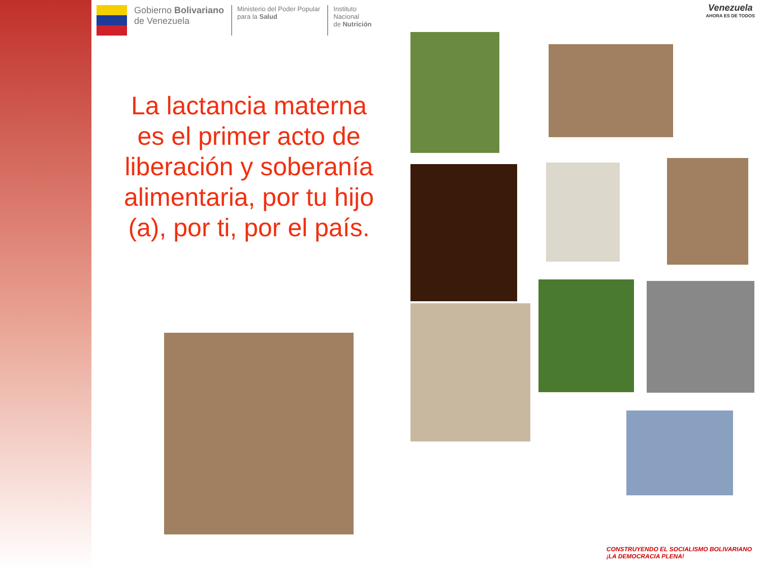Gobierno Bolivariano
de Venezuela
Ministerio del Poder Popular
para la Salud
Instituto
Nacional
de Nutrición
Venezuela
AHORA ES DE TODOS
La lactancia materna es el primer acto de liberación y soberanía alimentaria, por tu hijo (a), por ti, por el país.
CONSTRUYENDO EL SOCIALISMO BOLIVARIANO
¡LA DEMOCRACIA PLENA!